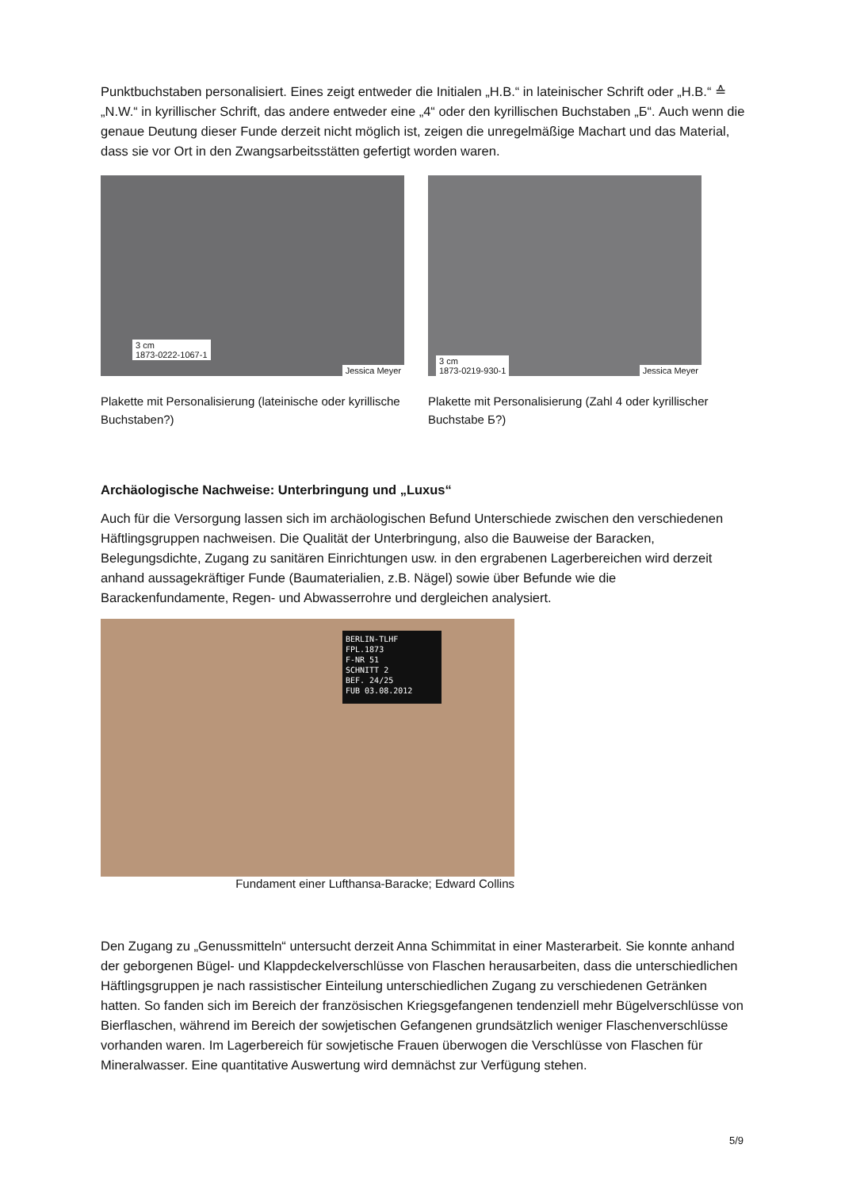Punktbuchstaben personalisiert. Eines zeigt entweder die Initialen „H.B.“ in lateinischer Schrift oder „H.B.“ ≙ „N.W.“ in kyrillischer Schrift, das andere entweder eine „4“ oder den kyrillischen Buchstaben „Б“. Auch wenn die genaue Deutung dieser Funde derzeit nicht möglich ist, zeigen die unregelmäßige Machart und das Material, dass sie vor Ort in den Zwangsarbeitsstätten gefertigt worden waren.
3 cm
1873-0222-1067-1
Jessica Meyer
Plakette mit Personalisierung (lateinische oder kyrillische Buchstaben?)
3 cm
1873-0219-930-1 Jessica Meyer
Plakette mit Personalisierung (Zahl 4 oder kyrillischer Buchstabe Б?)
Archäologische Nachweise: Unterbringung und „Luxus“
Auch für die Versorgung lassen sich im archäologischen Befund Unterschiede zwischen den verschiedenen Häftlingsgruppen nachweisen. Die Qualität der Unterbringung, also die Bauweise der Baracken, Belegungsdichte, Zugang zu sanitären Einrichtungen usw. in den ergrabenen Lagerbereichen wird derzeit anhand aussagekräftiger Funde (Baumaterialien, z.B. Nägel) sowie über Befunde wie die Barackenfundamente, Regen- und Abwasserrohre und dergleichen analysiert.
BERLIN-TLHF
FPL.1873
F-NR 51
SCHNITT 2
BEF. 24/25
FUB 03.08.2012
Fundament einer Lufthansa-Baracke; Edward Collins
Den Zugang zu „Genussmitteln“ untersucht derzeit Anna Schimmitat in einer Masterarbeit. Sie konnte anhand der geborgenen Bügel- und Klappdeckelverschlüsse von Flaschen herausarbeiten, dass die unterschiedlichen Häftlingsgruppen je nach rassistischer Einteilung unterschiedlichen Zugang zu verschiedenen Getränken hatten. So fanden sich im Bereich der französischen Kriegsgefangenen tendenziell mehr Bügelverschlüsse von Bierflaschen, während im Bereich der sowjetischen Gefangenen grundsätzlich weniger Flaschenverschlüsse vorhanden waren. Im Lagerbereich für sowjetische Frauen überwogen die Verschlüsse von Flaschen für Mineralwasser. Eine quantitative Auswertung wird demnächst zur Verfügung stehen.
5/9